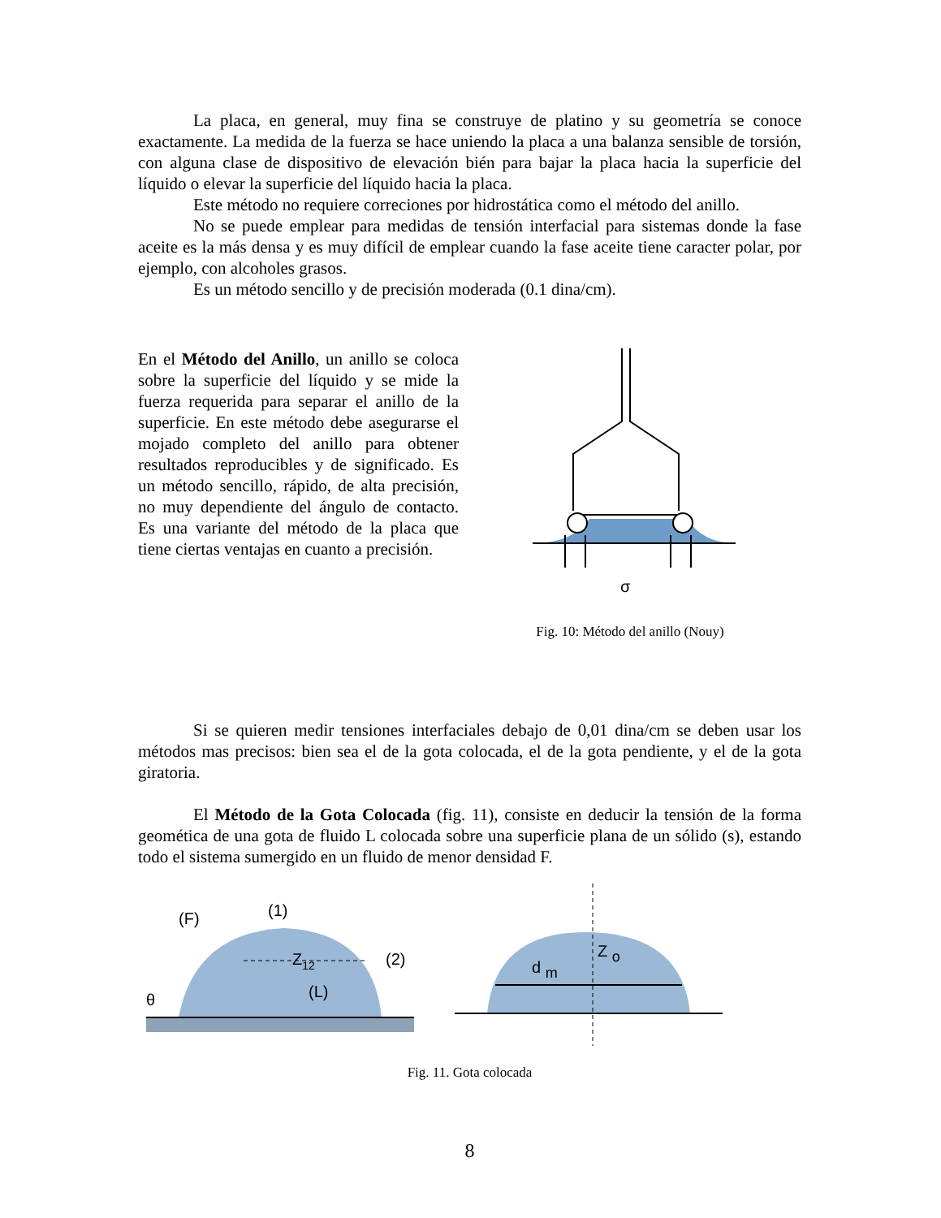La placa, en general, muy fina se construye de platino y su geometría se conoce exactamente. La medida de la fuerza se hace uniendo la placa a una balanza sensible de torsión, con alguna clase de dispositivo de elevación bién para bajar la placa hacia la superficie del líquido o elevar la superficie del líquido hacia la placa.
Este método no requiere correciones por hidrostática como el método del anillo.
No se puede emplear para medidas de tensión interfacial para sistemas donde la fase aceite es la más densa y es muy difícil de emplear cuando la fase aceite tiene caracter polar, por ejemplo, con alcoholes grasos.
Es un método sencillo y de precisión moderada (0.1 dina/cm).
En el Método del Anillo, un anillo se coloca sobre la superficie del líquido y se mide la fuerza requerida para separar el anillo de la superficie. En este método debe asegurarse el mojado completo del anillo para obtener resultados reproducibles y de significado. Es un método sencillo, rápido, de alta precisión, no muy dependiente del ángulo de contacto. Es una variante del método de la placa que tiene ciertas ventajas en cuanto a precisión.
σ
Fig. 10: Método del anillo (Nouy)
Si se quieren medir tensiones interfaciales debajo de 0,01 dina/cm se deben usar los métodos mas precisos: bien sea el de la gota colocada, el de la gota pendiente, y el de la gota giratoria.
El Método de la Gota Colocada (fig. 11), consiste en deducir la tensión de la forma geomética de una gota de fluido L colocada sobre una superficie plana de un sólido (s), estando todo el sistema sumergido en un fluido de menor densidad F.
(F)
(1)
θ
Z12
(2)
(L)
d m
Z o
Fig. 11. Gota colocada
8